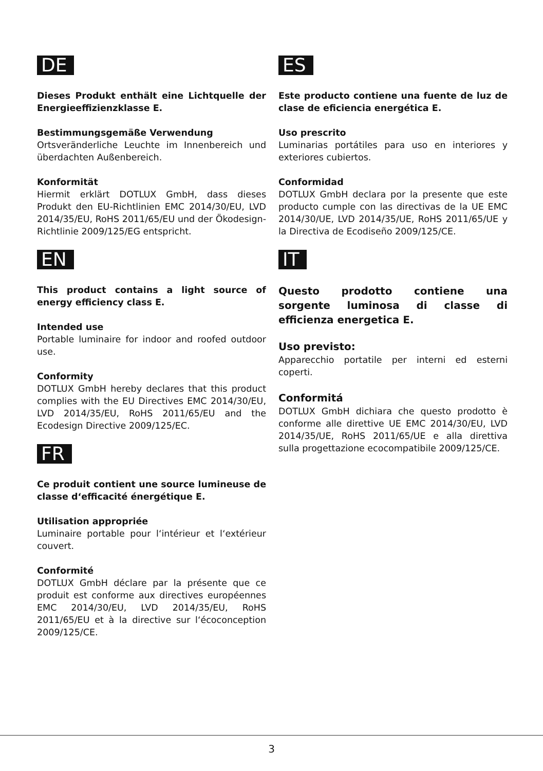DE
Dieses Produkt enthält eine Lichtquelle der Energieeffizienzklasse E.
Bestimmungsgemäße Verwendung
Ortsveränderliche Leuchte im Innenbereich und überdachten Außenbereich.
Konformität
Hiermit erklärt DOTLUX GmbH, dass dieses Produkt den EU-Richtlinien EMC 2014/30/EU, LVD 2014/35/EU, RoHS 2011/65/EU und der Ökodesign-Richtlinie 2009/125/EG entspricht.
EN
This product contains a light source of energy efficiency class E.
Intended use
Portable luminaire for indoor and roofed outdoor use.
Conformity
DOTLUX GmbH hereby declares that this product complies with the EU Directives EMC 2014/30/EU, LVD 2014/35/EU, RoHS 2011/65/EU and the Ecodesign Directive 2009/125/EC.
FR
Ce produit contient une source lumineuse de classe d‘efficacité énergétique E.
Utilisation appropriée
Luminaire portable pour l‘intérieur et l‘extérieur couvert.
Conformité
DOTLUX GmbH déclare par la présente que ce produit est conforme aux directives européennes EMC 2014/30/EU, LVD 2014/35/EU, RoHS 2011/65/EU et à la directive sur l‘écoconception 2009/125/CE.
ES
Este producto contiene una fuente de luz de clase de eficiencia energética E.
Uso prescrito
Luminarias portátiles para uso en interiores y exteriores cubiertos.
Conformidad
DOTLUX GmbH declara por la presente que este producto cumple con las directivas de la UE EMC 2014/30/UE, LVD 2014/35/UE, RoHS 2011/65/UE y la Directiva de Ecodiseño 2009/125/CE.
IT
Questo prodotto contiene una sorgente luminosa di classe di efficienza energetica E.
Uso previsto:
Apparecchio portatile per interni ed esterni coperti.
Conformitá
DOTLUX GmbH dichiara che questo prodotto è conforme alle direttive UE EMC 2014/30/EU, LVD 2014/35/UE, RoHS 2011/65/UE e alla direttiva sulla progettazione ecocompatibile 2009/125/CE.
3